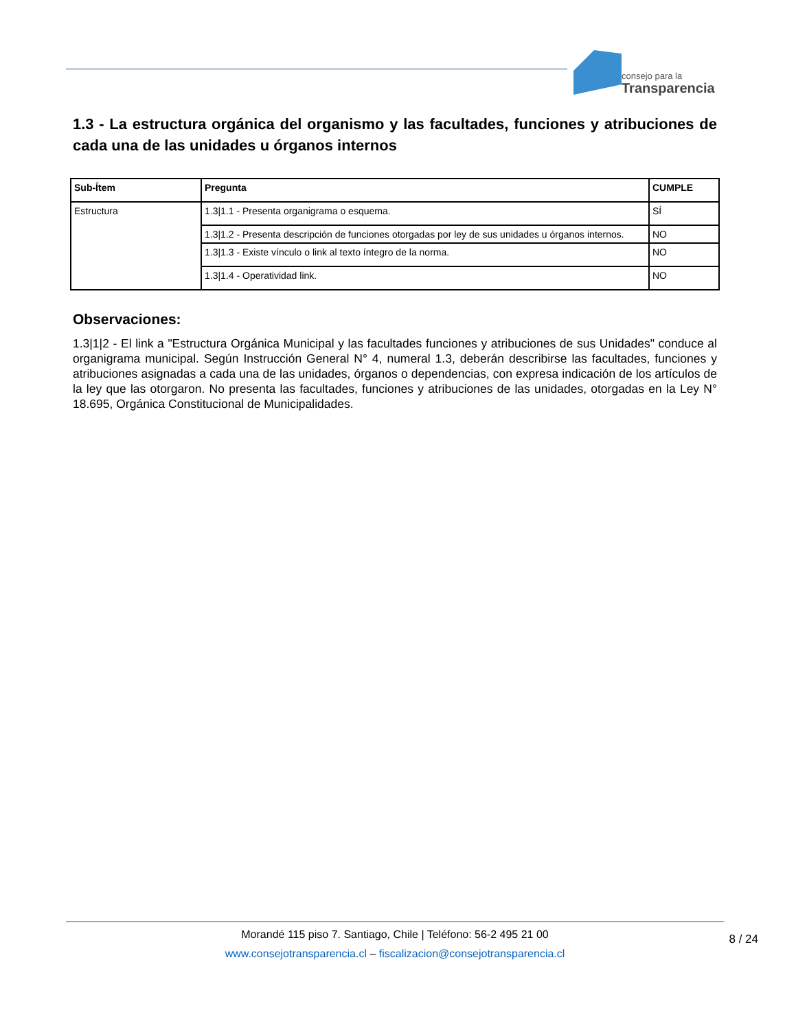consejo para la
Transparencia
1.3 - La estructura orgánica del organismo y las facultades, funciones y atribuciones de cada una de las unidades u órganos internos
| Sub-Ítem | Pregunta | CUMPLE |
| --- | --- | --- |
| Estructura | 1.3/1.1 - Presenta organigrama o esquema. | SÍ |
| | 1.3/1.2 - Presenta descripción de funciones otorgadas por ley de sus unidades u órganos internos. | NO |
| | 1.3/1.3 - Existe vínculo o link al texto íntegro de la norma. | NO |
| | 1.3/1.4 - Operatividad link. | NO |
Observaciones:
1.3|1|2 - El link a "Estructura Orgánica Municipal y las facultades funciones y atribuciones de sus Unidades" conduce al organigrama municipal. Según Instrucción General N° 4, numeral 1.3, deberán describirse las facultades, funciones y atribuciones asignadas a cada una de las unidades, órganos o dependencias, con expresa indicación de los artículos de la ley que las otorgaron. No presenta las facultades, funciones y atribuciones de las unidades, otorgadas en la Ley N° 18.695, Orgánica Constitucional de Municipalidades.
Morandé 115 piso 7. Santiago, Chile | Teléfono: 56-2 495 21 00
www.consejotransparencia.cl – fiscalizacion@consejotransparencia.cl
8 / 24